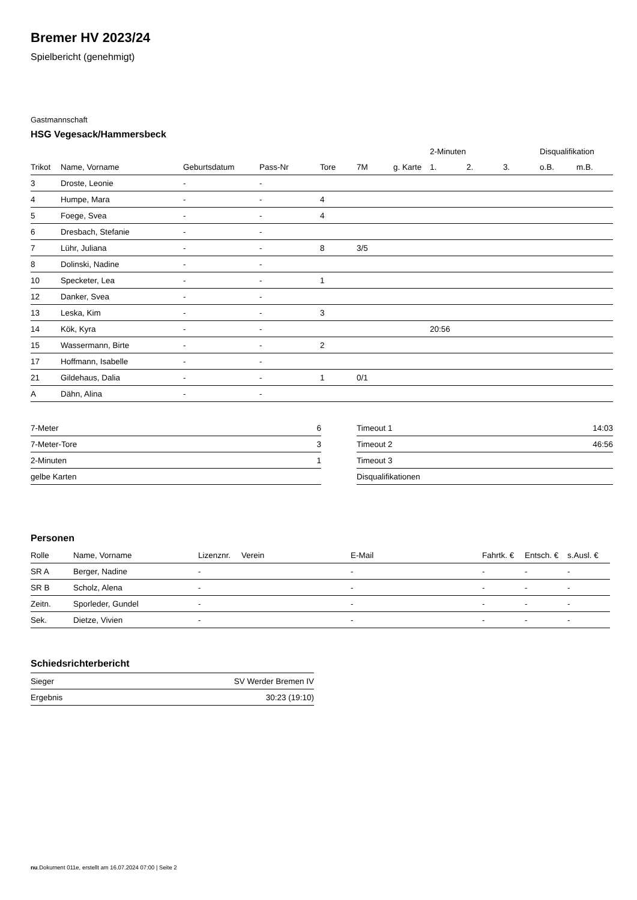Bremer HV 2023/24
Spielbericht (genehmigt)
Gastmannschaft
HSG Vegesack/Hammersbeck
| | | | | | | | 2-Minuten | | | Disqualifikation | |
| --- | --- | --- | --- | --- | --- | --- | --- | --- | --- | --- | --- |
| Trikot | Name, Vorname | Geburtsdatum | Pass-Nr | Tore | 7M | g. Karte | 1. | 2. | 3. | o.B. | m.B. |
| 3 | Droste, Leonie | - | - | | | | | | | | |
| 4 | Humpe, Mara | - | - | 4 | | | | | | | |
| 5 | Foege, Svea | - | - | 4 | | | | | | | |
| 6 | Dresbach, Stefanie | - | - | | | | | | | | |
| 7 | Lühr, Juliana | - | - | 8 | 3/5 | | | | | | |
| 8 | Dolinski, Nadine | - | - | | | | | | | | |
| 10 | Specketer, Lea | - | - | 1 | | | | | | | |
| 12 | Danker, Svea | - | - | | | | | | | | |
| 13 | Leska, Kim | - | - | 3 | | | | | | | |
| 14 | Kök, Kyra | - | - | | | | 20:56 | | | | |
| 15 | Wassermann, Birte | - | - | 2 | | | | | | | |
| 17 | Hoffmann, Isabelle | - | - | | | | | | | | |
| 21 | Gildehaus, Dalia | - | - | 1 | 0/1 | | | | | | |
| A | Dähn, Alina | - | - | | | | | | | | |
| 7-Meter | 6 |
| 7-Meter-Tore | 3 |
| 2-Minuten | 1 |
| gelbe Karten | |
| Timeout 1 | 14:03 |
| Timeout 2 | 46:56 |
| Timeout 3 | |
| Disqualifikationen | |
Personen
| Rolle | Name, Vorname | Lizenznr. | Verein | E-Mail | Fahrtk. € | Entsch. € | s.Ausl. € |
| --- | --- | --- | --- | --- | --- | --- | --- |
| SR A | Berger, Nadine | - | | - | - | - | - |
| SR B | Scholz, Alena | - | | - | - | - | - |
| Zeitn. | Sporleder, Gundel | - | | - | - | - | - |
| Sek. | Dietze, Vivien | - | | - | - | - | - |
Schiedsrichterbericht
| Sieger | SV Werder Bremen IV |
| Ergebnis | 30:23 (19:10) |
nu.Dokument 011e, erstellt am 16.07.2024 07:00 | Seite 2